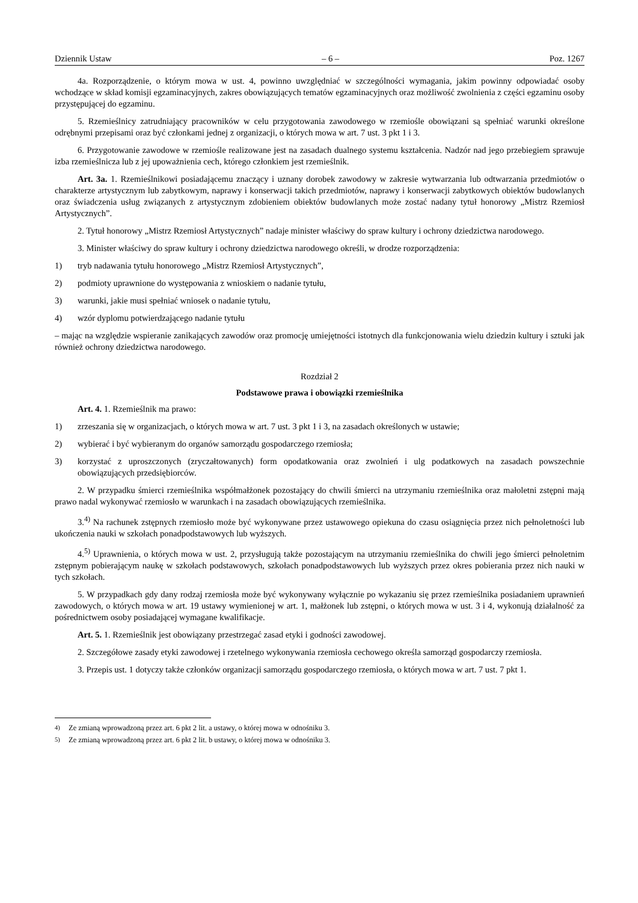Dziennik Ustaw – 6 – Poz. 1267
4a. Rozporządzenie, o którym mowa w ust. 4, powinno uwzględniać w szczególności wymagania, jakim powinny odpowiadać osoby wchodzące w skład komisji egzaminacyjnych, zakres obowiązujących tematów egzaminacyjnych oraz możliwość zwolnienia z części egzaminu osoby przystępującej do egzaminu.
5. Rzemieślnicy zatrudniający pracowników w celu przygotowania zawodowego w rzemiośle obowiązani są spełniać warunki określone odrębnymi przepisami oraz być członkami jednej z organizacji, o których mowa w art. 7 ust. 3 pkt 1 i 3.
6. Przygotowanie zawodowe w rzemiośle realizowane jest na zasadach dualnego systemu kształcenia. Nadzór nad jego przebiegiem sprawuje izba rzemieślnicza lub z jej upoważnienia cech, którego członkiem jest rzemieślnik.
Art. 3a. 1. Rzemieślnikowi posiadającemu znaczący i uznany dorobek zawodowy w zakresie wytwarzania lub odtwarzania przedmiotów o charakterze artystycznym lub zabytkowym, naprawy i konserwacji takich przedmiotów, naprawy i konserwacji zabytkowych obiektów budowlanych oraz świadczenia usług związanych z artystycznym zdobieniem obiektów budowlanych może zostać nadany tytuł honorowy „Mistrz Rzemiosł Artystycznych”.
2. Tytuł honorowy „Mistrz Rzemiosł Artystycznych” nadaje minister właściwy do spraw kultury i ochrony dziedzictwa narodowego.
3. Minister właściwy do spraw kultury i ochrony dziedzictwa narodowego określi, w drodze rozporządzenia:
1) tryb nadawania tytułu honorowego „Mistrz Rzemiosł Artystycznych”,
2) podmioty uprawnione do występowania z wnioskiem o nadanie tytułu,
3) warunki, jakie musi spełniać wniosek o nadanie tytułu,
4) wzór dyplomu potwierdzającego nadanie tytułu
– mając na względzie wspieranie zanikających zawodów oraz promocję umiejętności istotnych dla funkcjonowania wielu dziedzin kultury i sztuki jak również ochrony dziedzictwa narodowego.
Rozdział 2
Podstawowe prawa i obowiązki rzemieślnika
Art. 4. 1. Rzemieślnik ma prawo:
1) zrzeszania się w organizacjach, o których mowa w art. 7 ust. 3 pkt 1 i 3, na zasadach określonych w ustawie;
2) wybierać i być wybieranym do organów samorządu gospodarczego rzemiosła;
3) korzystać z uproszczonych (zryczałtowanych) form opodatkowania oraz zwolnień i ulg podatkowych na zasadach powszechnie obowiązujących przedsiębiorców.
2. W przypadku śmierci rzemieślnika współmałżonek pozostający do chwili śmierci na utrzymaniu rzemieślnika oraz małoletni zstępni mają prawo nadal wykonywać rzemiosło w warunkach i na zasadach obowiązujących rzemieślnika.
3.<sup>4)</sup> Na rachunek zstępnych rzemiosło może być wykonywane przez ustawowego opiekuna do czasu osiągnięcia przez nich pełnoletności lub ukończenia nauki w szkołach ponadpodstawowych lub wyższych.
4.<sup>5)</sup> Uprawnienia, o których mowa w ust. 2, przysługują także pozostającym na utrzymaniu rzemieślnika do chwili jego śmierci pełnoletnim zstępnym pobierającym naukę w szkołach podstawowych, szkołach ponadpodstawowych lub wyższych przez okres pobierania przez nich nauki w tych szkołach.
5. W przypadkach gdy dany rodzaj rzemiosła może być wykonywany wyłącznie po wykazaniu się przez rzemieślnika posiadaniem uprawnień zawodowych, o których mowa w art. 19 ustawy wymienionej w art. 1, małżonek lub zstępni, o których mowa w ust. 3 i 4, wykonują działalność za pośrednictwem osoby posiadającej wymagane kwalifikacje.
Art. 5. 1. Rzemieślnik jest obowiązany przestrzegać zasad etyki i godności zawodowej.
2. Szczegółowe zasady etyki zawodowej i rzetelnego wykonywania rzemiosła cechowego określa samorząd gospodarczy rzemiosła.
3. Przepis ust. 1 dotyczy także członków organizacji samorządu gospodarczego rzemiosła, o których mowa w art. 7 ust. 7 pkt 1.
<sup>4)</sup> Ze zmianą wprowadzoną przez art. 6 pkt 2 lit. a ustawy, o której mowa w odnośniku 3.
<sup>5)</sup> Ze zmianą wprowadzoną przez art. 6 pkt 2 lit. b ustawy, o której mowa w odnośniku 3.